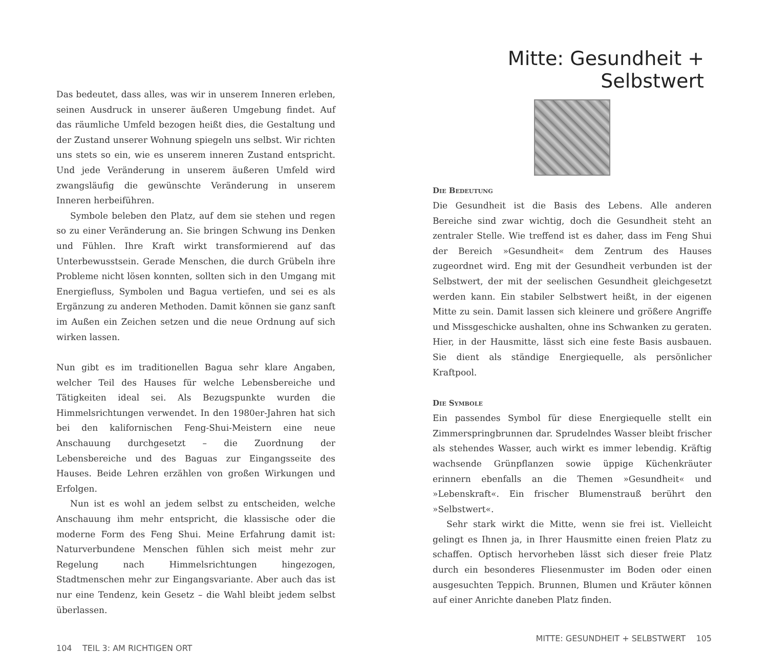Das bedeutet, dass alles, was wir in unserem Inneren erleben, seinen Ausdruck in unserer äußeren Umgebung findet. Auf das räumliche Umfeld bezogen heißt dies, die Gestaltung und der Zustand unserer Wohnung spiegeln uns selbst. Wir richten uns stets so ein, wie es unserem inneren Zustand entspricht. Und jede Veränderung in unserem äußeren Umfeld wird zwangsläufig die gewünschte Veränderung in unserem Inneren herbeiführen.
Symbole beleben den Platz, auf dem sie stehen und regen so zu einer Veränderung an. Sie bringen Schwung ins Denken und Fühlen. Ihre Kraft wirkt transformierend auf das Unterbewusstsein. Gerade Menschen, die durch Grübeln ihre Probleme nicht lösen konnten, sollten sich in den Umgang mit Energiefluss, Symbolen und Bagua vertiefen, und sei es als Ergänzung zu anderen Methoden. Damit können sie ganz sanft im Außen ein Zeichen setzen und die neue Ordnung auf sich wirken lassen.
Nun gibt es im traditionellen Bagua sehr klare Angaben, welcher Teil des Hauses für welche Lebensbereiche und Tätigkeiten ideal sei. Als Bezugspunkte wurden die Himmelsrichtungen verwendet. In den 1980er-Jahren hat sich bei den kalifornischen Feng-Shui-Meistern eine neue Anschauung durchgesetzt – die Zuordnung der Lebensbereiche und des Baguas zur Eingangsseite des Hauses. Beide Lehren erzählen von großen Wirkungen und Erfolgen.
Nun ist es wohl an jedem selbst zu entscheiden, welche Anschauung ihm mehr entspricht, die klassische oder die moderne Form des Feng Shui. Meine Erfahrung damit ist: Naturverbundene Menschen fühlen sich meist mehr zur Regelung nach Himmelsrichtungen hingezogen, Stadtmenschen mehr zur Eingangsvariante. Aber auch das ist nur eine Tendenz, kein Gesetz – die Wahl bleibt jedem selbst überlassen.
104 TEIL 3: AM RICHTIGEN ORT
Mitte: Gesundheit + Selbstwert
Die Bedeutung
Die Gesundheit ist die Basis des Lebens. Alle anderen Bereiche sind zwar wichtig, doch die Gesundheit steht an zentraler Stelle. Wie treffend ist es daher, dass im Feng Shui der Bereich »Gesundheit« dem Zentrum des Hauses zugeordnet wird. Eng mit der Gesundheit verbunden ist der Selbstwert, der mit der seelischen Gesundheit gleichgesetzt werden kann. Ein stabiler Selbstwert heißt, in der eigenen Mitte zu sein. Damit lassen sich kleinere und größere Angriffe und Missgeschicke aushalten, ohne ins Schwanken zu geraten. Hier, in der Hausmitte, lässt sich eine feste Basis ausbauen. Sie dient als ständige Energiequelle, als persönlicher Kraftpool.
Die Symbole
Ein passendes Symbol für diese Energiequelle stellt ein Zimmerspringbrunnen dar. Sprudelndes Wasser bleibt frischer als stehendes Wasser, auch wirkt es immer lebendig. Kräftig wachsende Grünpflanzen sowie üppige Küchenkräuter erinnern ebenfalls an die Themen »Gesundheit« und »Lebenskraft«. Ein frischer Blumenstrauß berührt den »Selbstwert«.
Sehr stark wirkt die Mitte, wenn sie frei ist. Vielleicht gelingt es Ihnen ja, in Ihrer Hausmitte einen freien Platz zu schaffen. Optisch hervorheben lässt sich dieser freie Platz durch ein besonderes Fliesenmuster im Boden oder einen ausgesuchten Teppich. Brunnen, Blumen und Kräuter können auf einer Anrichte daneben Platz finden.
MITTE: GESUNDHEIT + SELBSTWERT 105